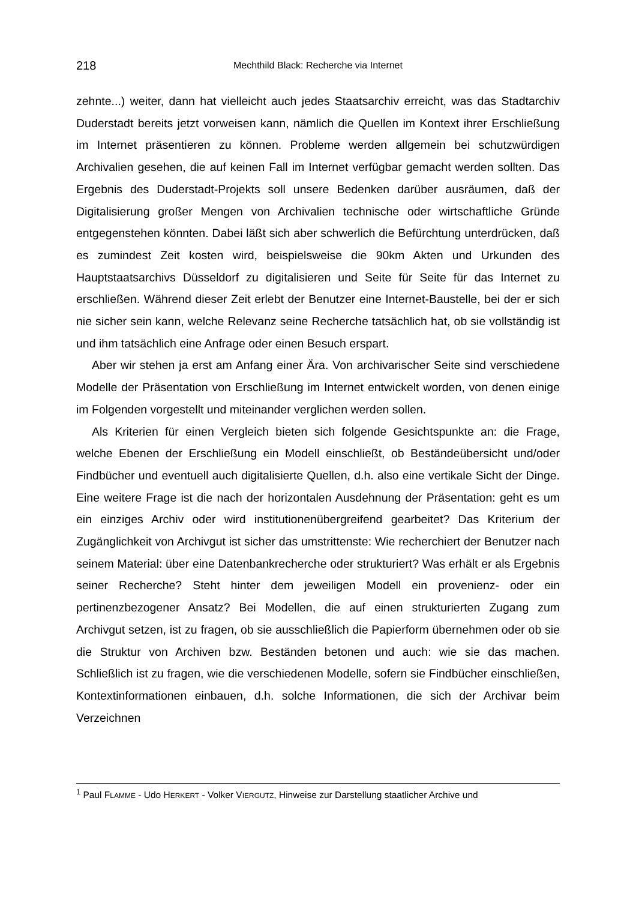218 Mechthild Black: Recherche via Internet
zehnte...) weiter, dann hat vielleicht auch jedes Staatsarchiv erreicht, was das Stadtarchiv Duderstadt bereits jetzt vorweisen kann, nämlich die Quellen im Kontext ihrer Erschließung im Internet präsentieren zu können. Probleme werden allgemein bei schutzwürdigen Archivalien gesehen, die auf keinen Fall im Internet verfügbar gemacht werden sollten. Das Ergebnis des Duderstadt-Projekts soll unsere Bedenken darüber ausräumen, daß der Digitalisierung großer Mengen von Archivalien technische oder wirtschaftliche Gründe entgegenstehen könnten. Dabei läßt sich aber schwerlich die Befürchtung unterdrücken, daß es zumindest Zeit kosten wird, beispielsweise die 90km Akten und Urkunden des Hauptstaatsarchivs Düsseldorf zu digitalisieren und Seite für Seite für das Internet zu erschließen. Während dieser Zeit erlebt der Benutzer eine Internet-Baustelle, bei der er sich nie sicher sein kann, welche Relevanz seine Recherche tatsächlich hat, ob sie vollständig ist und ihm tatsächlich eine Anfrage oder einen Besuch erspart.
Aber wir stehen ja erst am Anfang einer Ära. Von archivarischer Seite sind verschiedene Modelle der Präsentation von Erschließung im Internet entwickelt worden, von denen einige im Folgenden vorgestellt und miteinander verglichen werden sollen.
Als Kriterien für einen Vergleich bieten sich folgende Gesichtspunkte an: die Frage, welche Ebenen der Erschließung ein Modell einschließt, ob Beständeübersicht und/oder Findbücher und eventuell auch digitalisierte Quellen, d.h. also eine vertikale Sicht der Dinge. Eine weitere Frage ist die nach der horizontalen Ausdehnung der Präsentation: geht es um ein einziges Archiv oder wird institutionenübergreifend gearbeitet? Das Kriterium der Zugänglichkeit von Archivgut ist sicher das umstrittenste: Wie recherchiert der Benutzer nach seinem Material: über eine Datenbankrecherche oder strukturiert? Was erhält er als Ergebnis seiner Recherche? Steht hinter dem jeweiligen Modell ein provenienz- oder ein pertinenzbezogener Ansatz? Bei Modellen, die auf einen strukturierten Zugang zum Archivgut setzen, ist zu fragen, ob sie ausschließlich die Papierform übernehmen oder ob sie die Struktur von Archiven bzw. Beständen betonen und auch: wie sie das machen. Schließlich ist zu fragen, wie die verschiedenen Modelle, sofern sie Findbücher einschließen, Kontextinformationen einbauen, d.h. solche Informationen, die sich der Archivar beim Verzeichnen
<sup>1</sup> Paul FLAMME - Udo HERKERT - Volker VIERGUTZ, Hinweise zur Darstellung staatlicher Archive und